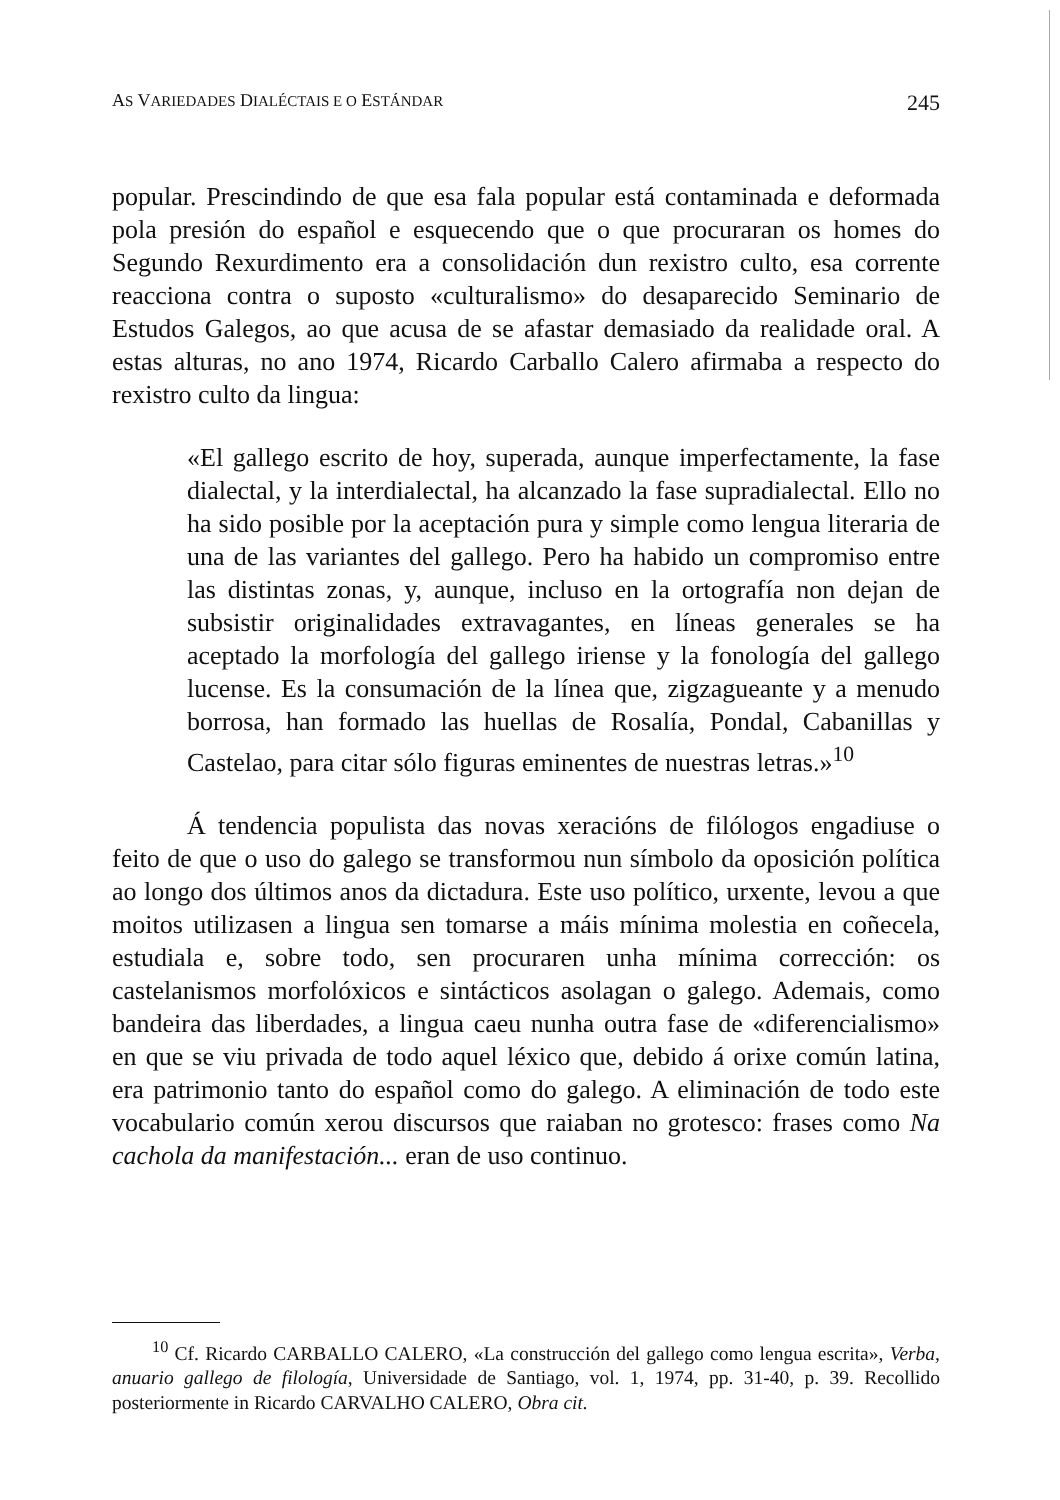AS VARIEDADES DIALÉCTAIS E O ESTÁNDAR 245
popular. Prescindindo de que esa fala popular está contaminada e deformada pola presión do español e esquecendo que o que procuraran os homes do Segundo Rexurdimento era a consolidación dun rexistro culto, esa corrente reacciona contra o suposto «culturalismo» do desaparecido Seminario de Estudos Galegos, ao que acusa de se afastar demasiado da realidade oral. A estas alturas, no ano 1974, Ricardo Carballo Calero afirmaba a respecto do rexistro culto da lingua:
«El gallego escrito de hoy, superada, aunque imperfectamente, la fase dialectal, y la interdialectal, ha alcanzado la fase supradialectal. Ello no ha sido posible por la aceptación pura y simple como lengua literaria de una de las variantes del gallego. Pero ha habido un compromiso entre las distintas zonas, y, aunque, incluso en la ortografía non dejan de subsistir originalidades extravagantes, en líneas generales se ha aceptado la morfología del gallego iriense y la fonología del gallego lucense. Es la consumación de la línea que, zigzagueante y a menudo borrosa, han formado las huellas de Rosalía, Pondal, Cabanillas y Castelao, para citar sólo figuras eminentes de nuestras letras.»<sup>10</sup>
Á tendencia populista das novas xeracións de filólogos engadiuse o feito de que o uso do galego se transformou nun símbolo da oposición política ao longo dos últimos anos da dictadura. Este uso político, urxente, levou a que moitos utilizasen a lingua sen tomarse a máis mínima molestia en coñecela, estudiala e, sobre todo, sen procuraren unha mínima corrección: os castelanismos morfolóxicos e sintácticos asolagan o galego. Ademais, como bandeira das liberdades, a lingua caeu nunha outra fase de «diferencialismo» en que se viu privada de todo aquel léxico que, debido á orixe común latina, era patrimonio tanto do español como do galego. A eliminación de todo este vocabulario común xerou discursos que raiaban no grotesco: frases como Na cachola da manifestación... eran de uso continuo.
<sup>10</sup> Cf. Ricardo CARBALLO CALERO, «La construcción del gallego como lengua escrita», Verba, anuario gallego de filología, Universidade de Santiago, vol. 1, 1974, pp. 31-40, p. 39. Recollido posteriormente in Ricardo CARVALHO CALERO, Obra cit.